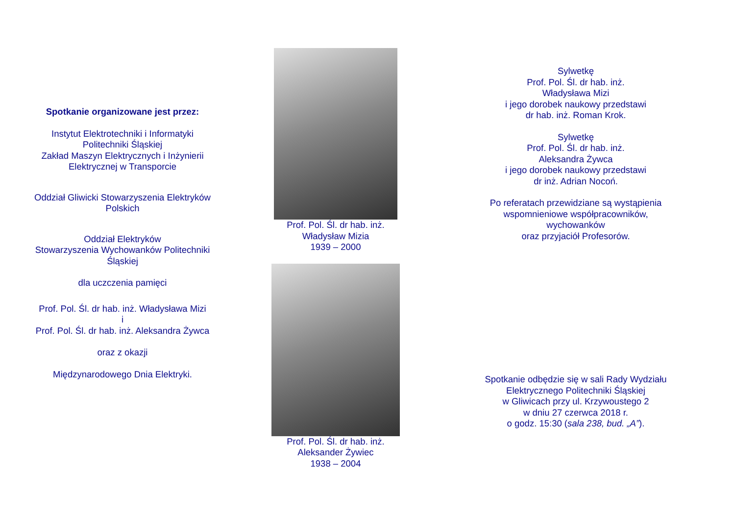Spotkanie organizowane jest przez:
Instytut Elektrotechniki i Informatyki
Politechniki Śląskiej
Zakład Maszyn Elektrycznych i Inżynierii
Elektrycznej w Transporcie
Oddział Gliwicki Stowarzyszenia Elektryków
Polskich
Oddział Elektryków
Stowarzyszenia Wychowanków Politechniki
Śląskiej
dla uczczenia pamięci
Prof. Pol. Śl. dr hab. inż. Władysława Mizi
i
Prof. Pol. Śl. dr hab. inż. Aleksandra Żywca
oraz z okazji
Międzynarodowego Dnia Elektryki.
Prof. Pol. Śl. dr hab. inż.
Władysław Mizia
1939 – 2000
Prof. Pol. Śl. dr hab. inż.
Aleksander Żywiec
1938 – 2004
Sylwetkę
Prof. Pol. Śl. dr hab. inż.
Władysława Mizi
i jego dorobek naukowy przedstawi
dr hab. inż. Roman Krok.
Sylwetkę
Prof. Pol. Śl. dr hab. inż.
Aleksandra Żywca
i jego dorobek naukowy przedstawi
dr inż. Adrian Nocoń.
Po referatach przewidziane są wystąpienia
wspomnieniowe współpracowników,
wychowanków
oraz przyjaciół Profesorów.
Spotkanie odbędzie się w sali Rady Wydziału
Elektrycznego Politechniki Śląskiej
w Gliwicach przy ul. Krzywoustego 2
w dniu 27 czerwca 2018 r.
o godz. 15:30 (sala 238, bud. „A”).